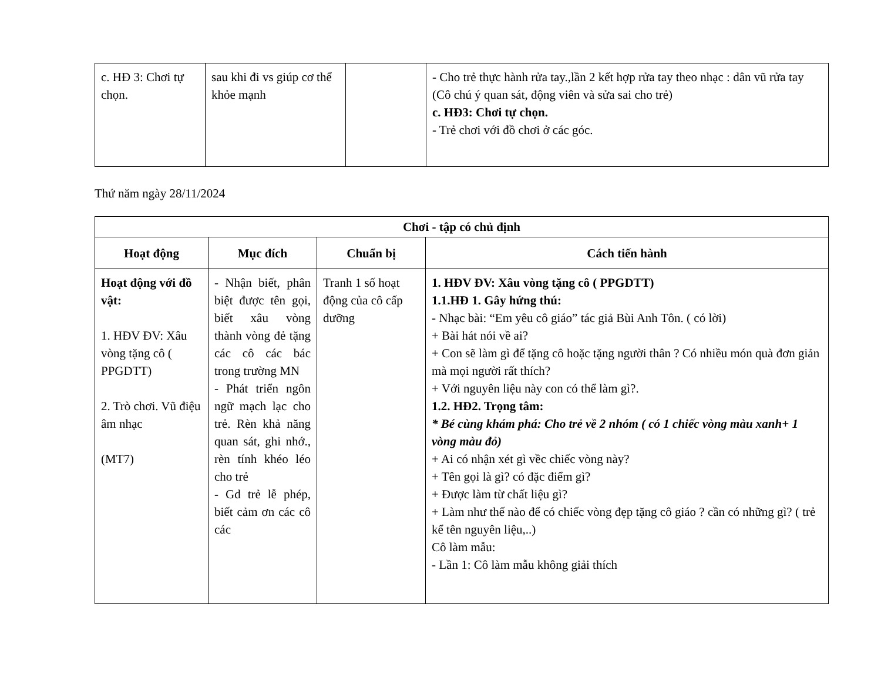| c. HĐ 3: Chơi tự chọn. | sau khi đi vs giúp cơ thể khỏe mạnh | | - Cho trẻ thực hành rửa tay.,lần 2 kết hợp rửa tay theo nhạc : dân vũ rửa tay (Cô chú ý quan sát, động viên và sửa sai cho trẻ) c. HĐ3: Chơi tự chọn. - Trẻ chơi với đồ chơi ở các góc. |
Thứ năm ngày 28/11/2024
| Chơi - tập có chủ định | | | |
| --- | --- | --- | --- |
| Hoạt động | Mục đích | Chuẩn bị | Cách tiến hành |
| Hoạt động với đồ vật: 1. HĐV ĐV: Xâu vòng tặng cô ( PPGDTT) 2. Trò chơi. Vũ điệu âm nhạc (MT7) | - Nhận biết, phân biệt được tên gọi, biết xâu vòng thành vòng đẻ tặng các cô các bác trong trường MN - Phát triển ngôn ngữ mạch lạc cho trẻ. Rèn khả năng quan sát, ghi nhớ., rèn tính khéo léo cho trẻ - Gd trẻ lễ phép, biết cảm ơn các cô các | Tranh 1 số hoạt động của cô cấp dưỡng | 1. HĐV ĐV: Xâu vòng tặng cô ( PPGDTT) 1.1.HĐ 1. Gây hứng thú: - Nhạc bài: “Em yêu cô giáo” tác giả Bùi Anh Tôn. ( có lời) + Bài hát nói về ai? + Con sẽ làm gì để tặng cô hoặc tặng người thân ? Có nhiều món quà đơn giản mà mọi người rất thích? + Với nguyên liệu này con có thể làm gì?. 1.2. HĐ2. Trọng tâm: * Bé cùng khám phá: Cho trẻ về 2 nhóm ( có 1 chiếc vòng màu xanh+ 1 vòng màu đỏ) + Ai có nhận xét gì vềc chiếc vòng này? + Tên gọi là gì? có đặc điểm gì? + Được làm từ chất liệu gì? + Làm như thế nào để có chiếc vòng đẹp tặng cô giáo ? cần có những gì? ( trẻ kể tên nguyên liệu,..) Cô làm mẫu: - Lần 1: Cô làm mẫu không giải thích |